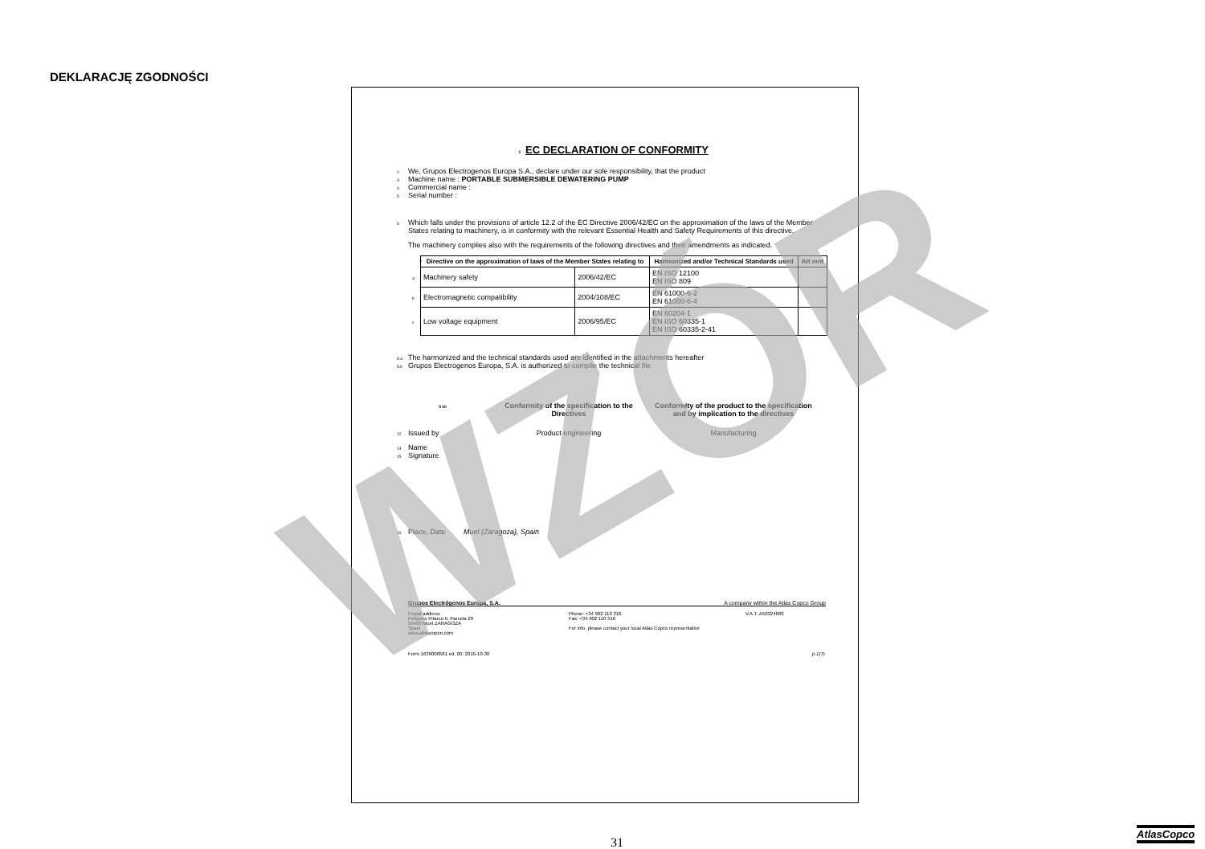DEKLARACJĘ ZGODNOŚCI
1 EC DECLARATION OF CONFORMITY
2 We, Grupos Electrogenos Europa S.A., declare under our sole responsibility, that the product
3 Machine name : PORTABLE SUBMERSIBLE DEWATERING PUMP
4 Commercial name :
5 Serial number :
6 Which falls under the provisions of article 12.2 of the EC Directive 2006/42/EC on the approximation of the laws of the Member States relating to machinery, is in conformity with the relevant Essential Health and Safety Requirements of this directive.
The machinery complies also with the requirements of the following directives and their amendments as indicated.
| 7 Directive on the approximation of laws of the Member States relating to | | Harmonized and/or Technical Standards used | Att mnt |
| --- | --- | --- | --- |
| a Machinery safety | 2006/42/EC | EN ISO 12100 EN ISO 809 | |
| b Electromagnetic compatibility | 2004/108/EC | EN 61000-6-2 EN 61000-6-4 | |
| c Low voltage equipment | 2006/95/EC | EN 60204-1 EN ISO 60335-1 EN ISO 60335-2-41 | |
8.a The harmonized and the technical standards used are identified in the attachments hereafter
8.b Grupos Electrogenos Europa, S.A. is authorized to compile the technical file
9 10
Conformity of the specification to the Directives
Conformity of the product to the specification and by implication to the directives
12 Issued by Product engineering Manufacturing
14 Name
15 Signature
16 Place, Date Muel (Zaragoza), Spain
Grupos Electrógenos Europa, S.A. A company within the Atlas Copco Group
Postal address
Polígono Pitarco II, Parcela 20
50450 Muel ZARAGOZA
Spain
www.atlascopco.com
Phone: +34 902 110 316
Fax: +34 902 110 318
For info, please contact your local Atlas Copco representative
V.A.T. A50324680
Form 1636008581 ed. 00; 2015-10-30 p.1(7)
WZÓR
31
AtlasCopco